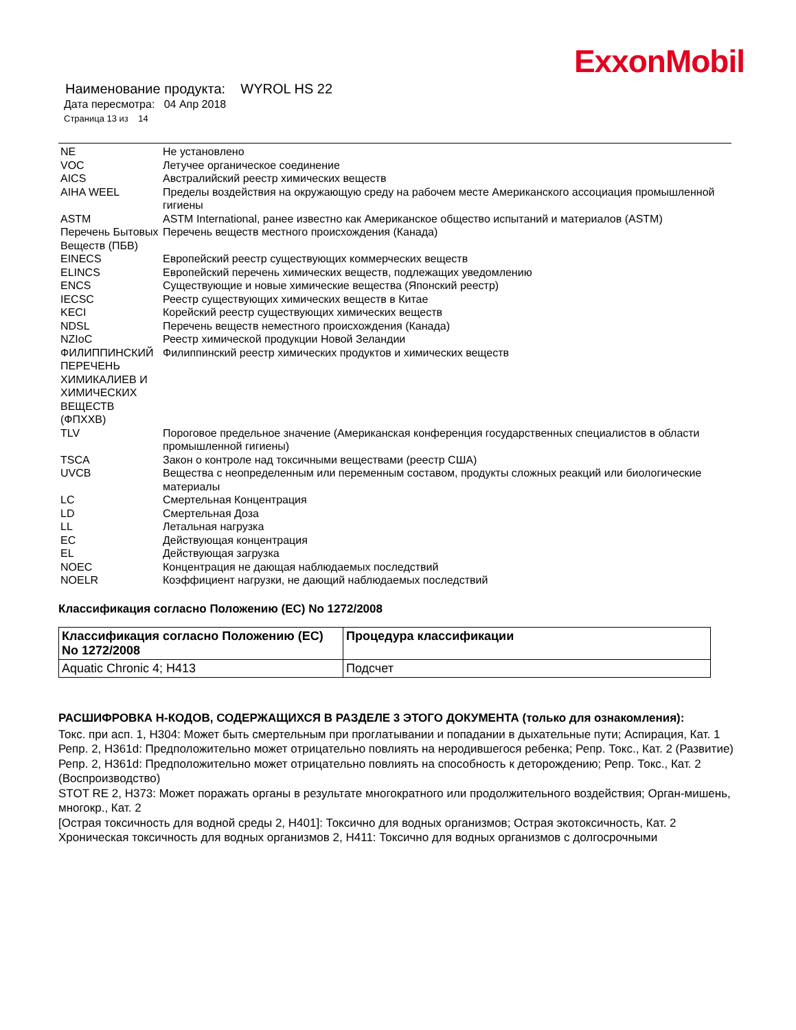ExxonMobil
Наименование продукта: WYROL HS 22
Дата пересмотра: 04 Апр 2018
Страница 13 из 14
| NE | Не установлено |
| VOC | Летучее органическое соединение |
| AICS | Австралийский реестр химических веществ |
| AIHA WEEL | Пределы воздействия на окружающую среду на рабочем месте Американского ассоциация промышленной гигиены |
| ASTM | ASTM International, ранее известно как Американское общество испытаний и материалов (ASTM) |
| Перечень Бытовых Веществ (ПБВ) | Перечень веществ местного происхождения (Канада) |
| EINECS | Европейский реестр существующих коммерческих веществ |
| ELINCS | Европейский перечень химических веществ, подлежащих уведомлению |
| ENCS | Существующие и новые химические вещества (Японский реестр) |
| IECSC | Реестр существующих химических веществ в Китае |
| KECI | Корейский реестр существующих химических веществ |
| NDSL | Перечень веществ неместного происхождения (Канада) |
| NZIoC | Реестр химической продукции Новой Зеландии |
| ФИЛИППИНСКИЙ ПЕРЕЧЕНЬ ХИМИКАЛИЕВ И ХИМИЧЕСКИХ ВЕЩЕСТВ (ФПХХВ) | Филиппинский реестр химических продуктов и химических веществ |
| TLV | Пороговое предельное значение (Американская конференция государственных специалистов в области промышленной гигиены) |
| TSCA | Закон о контроле над токсичными веществами (реестр США) |
| UVCB | Вещества с неопределенным или переменным составом, продукты сложных реакций или биологические материалы |
| LC | Смертельная Концентрация |
| LD | Смертельная Доза |
| LL | Летальная нагрузка |
| EC | Действующая концентрация |
| EL | Действующая загрузка |
| NOEC | Концентрация не дающая наблюдаемых последствий |
| NOELR | Коэффициент нагрузки, не дающий наблюдаемых последствий |
Классификация согласно Положению (ЕС) No 1272/2008
| Классификация согласно Положению (ЕС) No 1272/2008 | Процедура классификации |
| --- | --- |
| Aquatic Chronic 4; H413 | Подсчет |
РАСШИФРОВКА Н-КОДОВ, СОДЕРЖАЩИХСЯ В РАЗДЕЛЕ 3 ЭТОГО ДОКУМЕНТА (только для ознакомления):
Токс. при асп. 1, H304: Может быть смертельным при проглатывании и попадании в дыхательные пути; Аспирация, Кат. 1
Репр. 2, H361d: Предположительно может отрицательно повлиять на неродившегося ребенка; Репр. Токс., Кат. 2 (Развитие)
Репр. 2, H361d: Предположительно может отрицательно повлиять на способность к деторождению; Репр. Токс., Кат. 2 (Воспроизводство)
STOT RE 2, H373: Может поражать органы в результате многократного или продолжительного воздействия; Орган-мишень, многокр., Кат. 2
[Острая токсичность для водной среды 2, H401]: Токсично для водных организмов; Острая экотоксичность, Кат. 2
Хроническая токсичность для водных организмов 2, H411: Токсично для водных организмов с долгосрочными